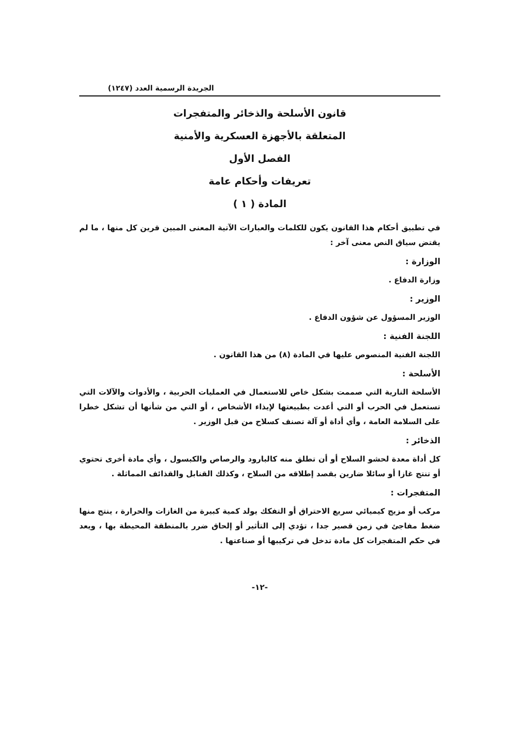الجريدة الرسمية العدد (١٢٤٧)
قانون الأسلحة والذخائر والمتفجرات
المتعلقة بالأجهزة العسكرية والأمنية
الفصل الأول
تعريفات وأحكام عامة
المادة ( ١ )
في تطبيق أحكام هذا القانون يكون للكلمات والعبارات الآتية المعنى المبين قرين كل منها ، ما لم يقتض سياق النص معنى آخر :
الوزارة :
وزارة الدفاع .
الوزير :
الوزير المسؤول عن شؤون الدفاع .
اللجنة الفنية :
اللجنة الفنية المنصوص عليها في المادة (٨) من هذا القانون .
الأسلحة :
الأسلحة النارية التي صممت بشكل خاص للاستعمال في العمليات الحربية ، والأدوات والآلات التي تستعمل في الحرب أو التي أعدت بطبيعتها لإيذاء الأشخاص ، أو التي من شأنها أن تشكل خطرا على السلامة العامة ، وأي أداة أو آلة تصنف كسلاح من قبل الوزير .
الذخائر :
كل أداة معدة لحشو السلاح أو أن تطلق منه كالبارود والرصاص والكبسول ، وأي مادة أخرى تحتوي أو تنتج غازا أو سائلا ضارين بقصد إطلاقه من السلاح ، وكذلك القنابل والقذائف المماثلة .
المتفجرات :
مركب أو مزيج كيميائي سريع الاحتراق أو التفكك يولد كمية كبيرة من الغازات والحرارة ، ينتج منها ضغط مفاجئ في زمن قصير جدا ، تؤدي إلى التأثير أو إلحاق ضرر بالمنطقة المحيطة بها ، ويعد في حكم المتفجرات كل مادة تدخل في تركيبها أو صناعتها .
-١٢-